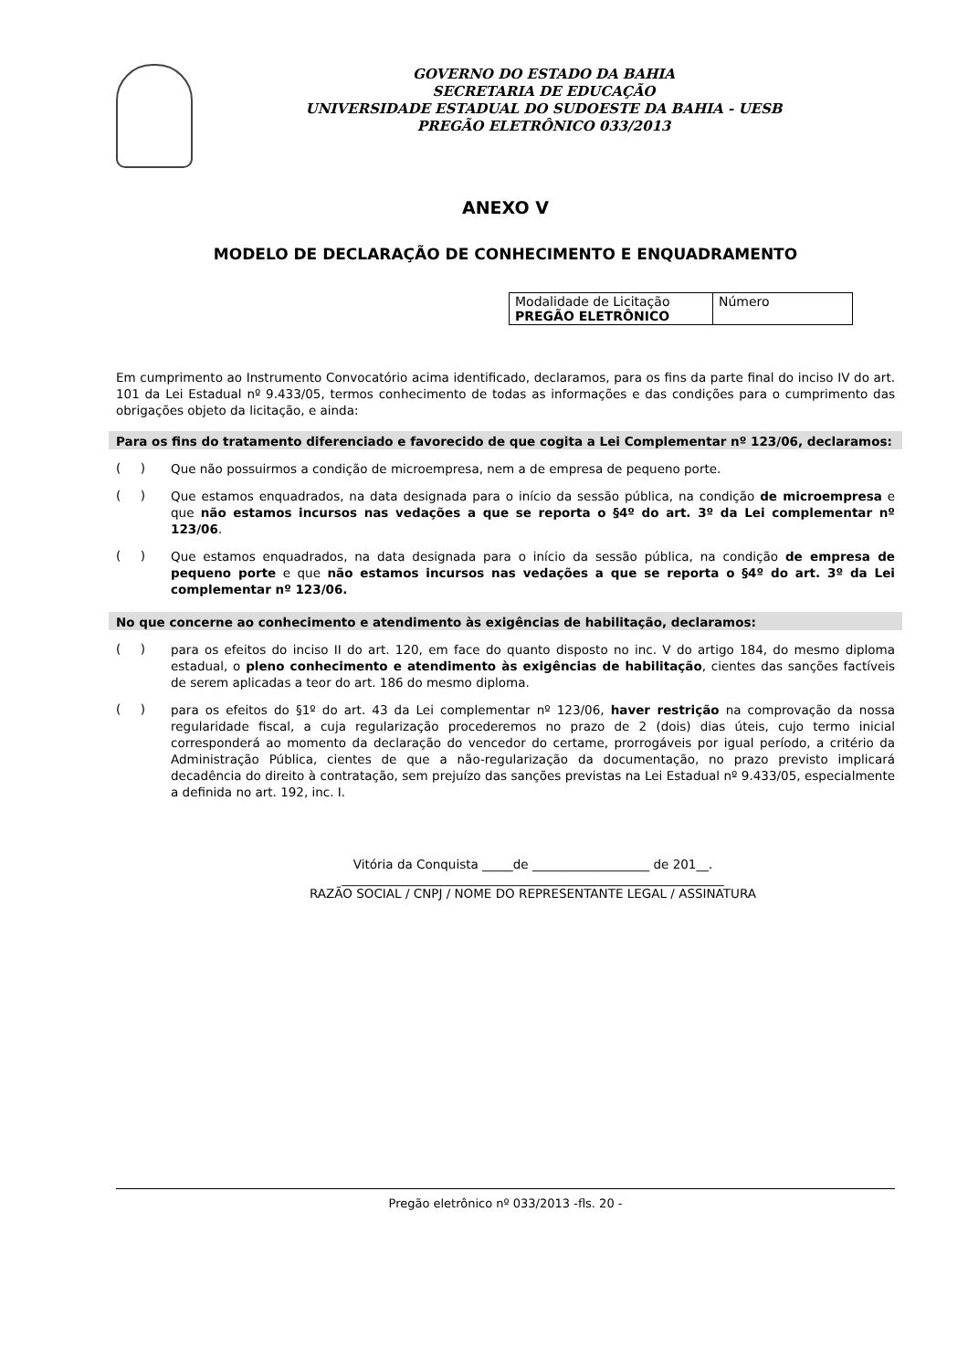GOVERNO DO ESTADO DA BAHIA
SECRETARIA DE EDUCAÇÃO
UNIVERSIDADE ESTADUAL DO SUDOESTE DA BAHIA - UESB
PREGÃO ELETRÔNICO 033/2013
ANEXO V
MODELO DE DECLARAÇÃO DE CONHECIMENTO E ENQUADRAMENTO
| Modalidade de Licitação PREGÃO ELETRÔNICO | Número |
Em cumprimento ao Instrumento Convocatório acima identificado, declaramos, para os fins da parte final do inciso IV do art. 101 da Lei Estadual nº 9.433/05, termos conhecimento de todas as informações e das condições para o cumprimento das obrigações objeto da licitação, e ainda:
Para os fins do tratamento diferenciado e favorecido de que cogita a Lei Complementar nº 123/06, declaramos:
( )
Que não possuirmos a condição de microempresa, nem a de empresa de pequeno porte.
( )
Que estamos enquadrados, na data designada para o início da sessão pública, na condição de microempresa e que não estamos incursos nas vedações a que se reporta o §4º do art. 3º da Lei complementar nº 123/06.
( )
Que estamos enquadrados, na data designada para o início da sessão pública, na condição de empresa de pequeno porte e que não estamos incursos nas vedações a que se reporta o §4º do art. 3º da Lei complementar nº 123/06.
No que concerne ao conhecimento e atendimento às exigências de habilitação, declaramos:
( )
para os efeitos do inciso II do art. 120, em face do quanto disposto no inc. V do artigo 184, do mesmo diploma estadual, o pleno conhecimento e atendimento às exigências de habilitação, cientes das sanções factíveis de serem aplicadas a teor do art. 186 do mesmo diploma.
( )
para os efeitos do §1º do art. 43 da Lei complementar nº 123/06, haver restrição na comprovação da nossa regularidade fiscal, a cuja regularização procederemos no prazo de 2 (dois) dias úteis, cujo termo inicial corresponderá ao momento da declaração do vencedor do certame, prorrogáveis por igual período, a critério da Administração Pública, cientes de que a não-regularização da documentação, no prazo previsto implicará decadência do direito à contratação, sem prejuízo das sanções previstas na Lei Estadual nº 9.433/05, especialmente a definida no art. 192, inc. I.
Vitória da Conquista _____de ___________________ de 201__.
______________________________________________________________
RAZÃO SOCIAL / CNPJ / NOME DO REPRESENTANTE LEGAL / ASSINATURA
Pregão eletrônico nº 033/2013 -fls. 20 -